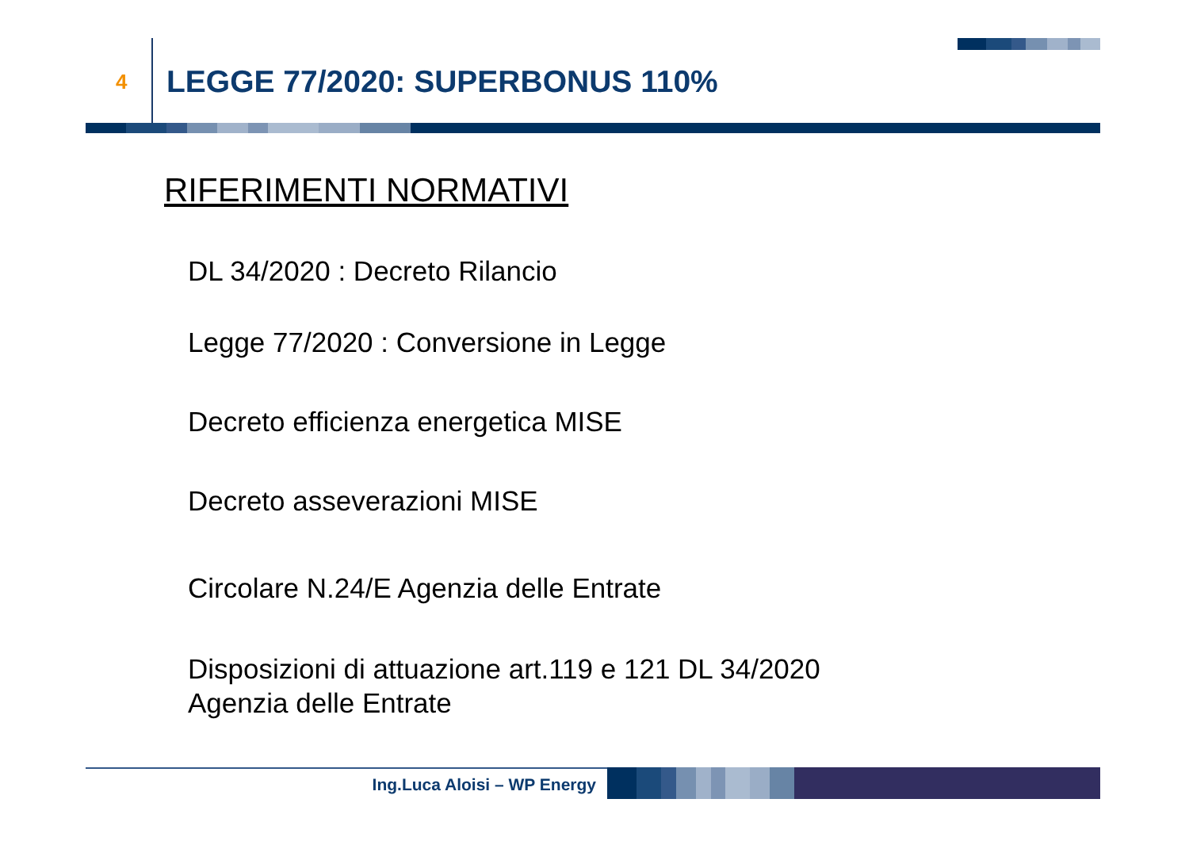4
LEGGE 77/2020: SUPERBONUS 110%
RIFERIMENTI NORMATIVI
DL 34/2020 : Decreto Rilancio
Legge 77/2020 : Conversione in Legge
Decreto efficienza energetica MISE
Decreto asseverazioni MISE
Circolare N.24/E Agenzia delle Entrate
Disposizioni di attuazione art.119 e 121 DL 34/2020
Agenzia delle Entrate
Ing.Luca Aloisi – WP Energy